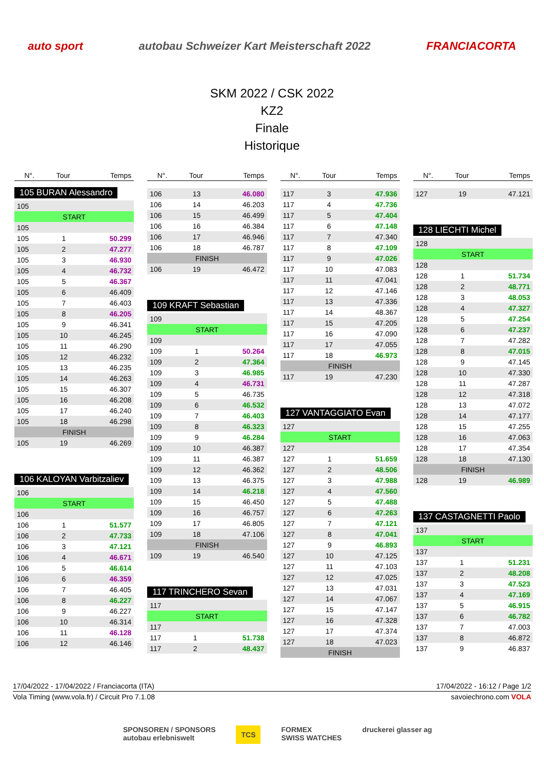auto sport autobau Schweizer Kart Meisterschaft 2022 FRANCIACORTA
SKM 2022 / CSK 2022
KZ2
Finale
Historique
| N°. | Tour | Temps |
| --- | --- | --- |
105 BURAN Alessandro
| 105 | | |
| START | | |
| 105 | | |
| 105 | 1 | 50.299 |
| 105 | 2 | 47.277 |
| 105 | 3 | 46.930 |
| 105 | 4 | 46.732 |
| 105 | 5 | 46.367 |
| 105 | 6 | 46.409 |
| 105 | 7 | 46.403 |
| 105 | 8 | 46.205 |
| 105 | 9 | 46.341 |
| 105 | 10 | 46.245 |
| 105 | 11 | 46.290 |
| 105 | 12 | 46.232 |
| 105 | 13 | 46.235 |
| 105 | 14 | 46.263 |
| 105 | 15 | 46.307 |
| 105 | 16 | 46.208 |
| 105 | 17 | 46.240 |
| 105 | 18 | 46.298 |
| FINISH | | |
| 105 | 19 | 46.269 |
106 KALOYAN Varbitzaliev
| 106 | | |
| START | | |
| 106 | | |
| 106 | 1 | 51.577 |
| 106 | 2 | 47.733 |
| 106 | 3 | 47.121 |
| 106 | 4 | 46.671 |
| 106 | 5 | 46.614 |
| 106 | 6 | 46.359 |
| 106 | 7 | 46.405 |
| 106 | 8 | 46.227 |
| 106 | 9 | 46.227 |
| 106 | 10 | 46.314 |
| 106 | 11 | 46.128 |
| 106 | 12 | 46.146 |
| N°. | Tour | Temps |
| --- | --- | --- |
| 106 | 13 | 46.080 |
| 106 | 14 | 46.203 |
| 106 | 15 | 46.499 |
| 106 | 16 | 46.384 |
| 106 | 17 | 46.946 |
| 106 | 18 | 46.787 |
| FINISH | | |
| 106 | 19 | 46.472 |
109 KRAFT Sebastian
| 109 | | |
| START | | |
| 109 | | |
| 109 | 1 | 50.264 |
| 109 | 2 | 47.364 |
| 109 | 3 | 46.985 |
| 109 | 4 | 46.731 |
| 109 | 5 | 46.735 |
| 109 | 6 | 46.532 |
| 109 | 7 | 46.403 |
| 109 | 8 | 46.323 |
| 109 | 9 | 46.284 |
| 109 | 10 | 46.387 |
| 109 | 11 | 46.387 |
| 109 | 12 | 46.362 |
| 109 | 13 | 46.375 |
| 109 | 14 | 46.218 |
| 109 | 15 | 46.450 |
| 109 | 16 | 46.757 |
| 109 | 17 | 46.805 |
| 109 | 18 | 47.106 |
| FINISH | | |
| 109 | 19 | 46.540 |
117 TRINCHERO Sevan
| 117 | | |
| START | | |
| 117 | | |
| 117 | 1 | 51.738 |
| 117 | 2 | 48.437 |
| N°. | Tour | Temps |
| --- | --- | --- |
| 117 | 3 | 47.936 |
| 117 | 4 | 47.736 |
| 117 | 5 | 47.404 |
| 117 | 6 | 47.148 |
| 117 | 7 | 47.340 |
| 117 | 8 | 47.109 |
| 117 | 9 | 47.026 |
| 117 | 10 | 47.083 |
| 117 | 11 | 47.041 |
| 117 | 12 | 47.146 |
| 117 | 13 | 47.336 |
| 117 | 14 | 48.367 |
| 117 | 15 | 47.205 |
| 117 | 16 | 47.090 |
| 117 | 17 | 47.055 |
| 117 | 18 | 46.973 |
| FINISH | | |
| 117 | 19 | 47.230 |
127 VANTAGGIATO Evan
| 127 | | |
| START | | |
| 127 | | |
| 127 | 1 | 51.659 |
| 127 | 2 | 48.506 |
| 127 | 3 | 47.988 |
| 127 | 4 | 47.560 |
| 127 | 5 | 47.488 |
| 127 | 6 | 47.263 |
| 127 | 7 | 47.121 |
| 127 | 8 | 47.041 |
| 127 | 9 | 46.893 |
| 127 | 10 | 47.125 |
| 127 | 11 | 47.103 |
| 127 | 12 | 47.025 |
| 127 | 13 | 47.031 |
| 127 | 14 | 47.067 |
| 127 | 15 | 47.147 |
| 127 | 16 | 47.328 |
| 127 | 17 | 47.374 |
| 127 | 18 | 47.023 |
| FINISH | | |
| N°. | Tour | Temps |
| --- | --- | --- |
| 127 | 19 | 47.121 |
128 LIECHTI Michel
| 128 | | |
| START | | |
| 128 | | |
| 128 | 1 | 51.734 |
| 128 | 2 | 48.771 |
| 128 | 3 | 48.053 |
| 128 | 4 | 47.327 |
| 128 | 5 | 47.254 |
| 128 | 6 | 47.237 |
| 128 | 7 | 47.282 |
| 128 | 8 | 47.015 |
| 128 | 9 | 47.145 |
| 128 | 10 | 47.330 |
| 128 | 11 | 47.287 |
| 128 | 12 | 47.318 |
| 128 | 13 | 47.072 |
| 128 | 14 | 47.177 |
| 128 | 15 | 47.255 |
| 128 | 16 | 47.063 |
| 128 | 17 | 47.354 |
| 128 | 18 | 47.130 |
| FINISH | | |
| 128 | 19 | 46.989 |
137 CASTAGNETTI Paolo
| 137 | | |
| START | | |
| 137 | | |
| 137 | 1 | 51.231 |
| 137 | 2 | 48.208 |
| 137 | 3 | 47.523 |
| 137 | 4 | 47.169 |
| 137 | 5 | 46.915 |
| 137 | 6 | 46.782 |
| 137 | 7 | 47.003 |
| 137 | 8 | 46.872 |
| 137 | 9 | 46.837 |
17/04/2022 - 17/04/2022 / Franciacorta (ITA) 17/04/2022 - 16:12 / Page 1/2
Vola Timing (www.vola.fr) / Circuit Pro 7.1.08 savoiechrono.com VOLA
SPONSOREN / SPONSORS
autobau erlebniswelt TCS FORMEX
SWISS WATCHES druckerei glasser ag